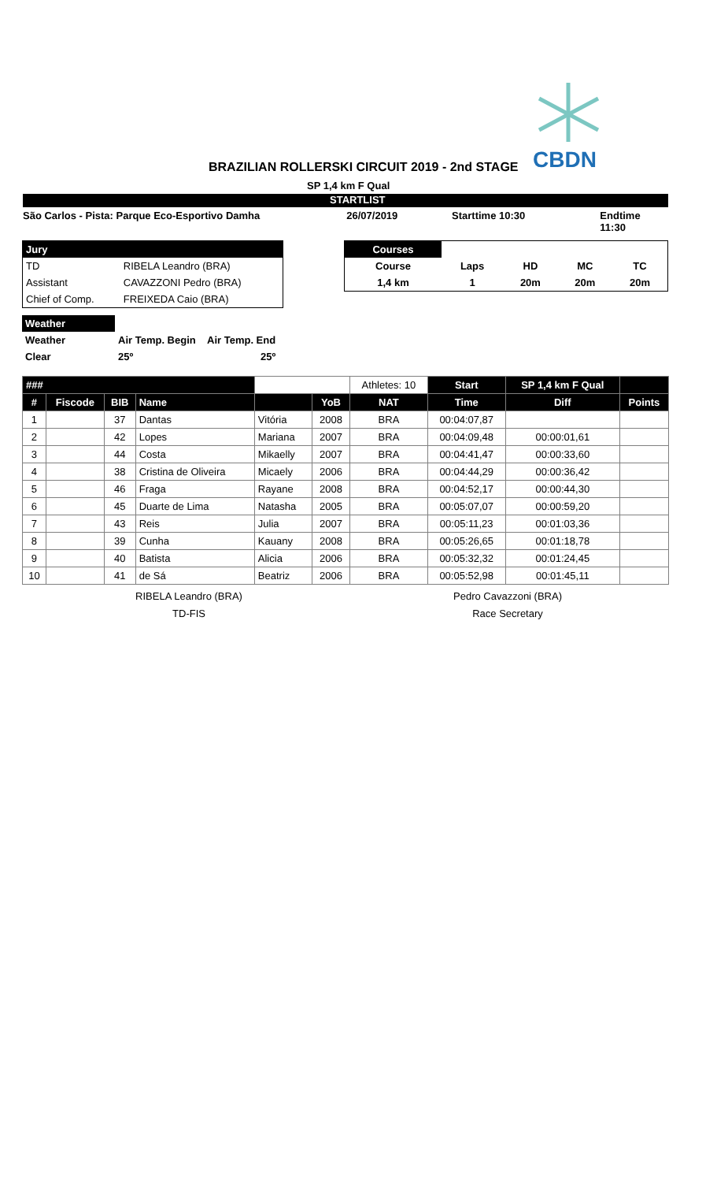CBDN
BRAZILIAN ROLLERSKI CIRCUIT 2019 - 2nd STAGE
SP 1,4 km F Qual
STARTLIST
São Carlos - Pista: Parque Eco-Esportivo Damha 26/07/2019 Starttime 10:30 Endtime 11:30
| Jury | |
| TD | RIBELA Leandro (BRA) |
| Assistant | CAVAZZONI Pedro (BRA) |
| Chief of Comp. | FREIXEDA Caio (BRA) |
| Courses | | | | |
| Course | Laps | HD | MC | TC |
| 1,4 km | 1 | 20m | 20m | 20m |
| Weather | | |
| Weather | Air Temp. Begin | Air Temp. End |
| Clear | 25º | 25º |
| ### | | | | | | Athletes: 10 | Start | SP 1,4 km F Qual | |
| --- | --- | --- | --- | --- | --- | --- | --- | --- | --- |
| # | Fiscode | BIB | Name | | YoB | NAT | Time | Diff | Points |
| 1 | | 37 | Dantas | Vitória | 2008 | BRA | 00:04:07,87 | | |
| 2 | | 42 | Lopes | Mariana | 2007 | BRA | 00:04:09,48 | 00:00:01,61 | |
| 3 | | 44 | Costa | Mikaelly | 2007 | BRA | 00:04:41,47 | 00:00:33,60 | |
| 4 | | 38 | Cristina de Oliveira | Micaely | 2006 | BRA | 00:04:44,29 | 00:00:36,42 | |
| 5 | | 46 | Fraga | Rayane | 2008 | BRA | 00:04:52,17 | 00:00:44,30 | |
| 6 | | 45 | Duarte de Lima | Natasha | 2005 | BRA | 00:05:07,07 | 00:00:59,20 | |
| 7 | | 43 | Reis | Julia | 2007 | BRA | 00:05:11,23 | 00:01:03,36 | |
| 8 | | 39 | Cunha | Kauany | 2008 | BRA | 00:05:26,65 | 00:01:18,78 | |
| 9 | | 40 | Batista | Alicia | 2006 | BRA | 00:05:32,32 | 00:01:24,45 | |
| 10 | | 41 | de Sá | Beatriz | 2006 | BRA | 00:05:52,98 | 00:01:45,11 | |
RIBELA Leandro (BRA)
TD-FIS
Pedro Cavazzoni (BRA)
Race Secretary